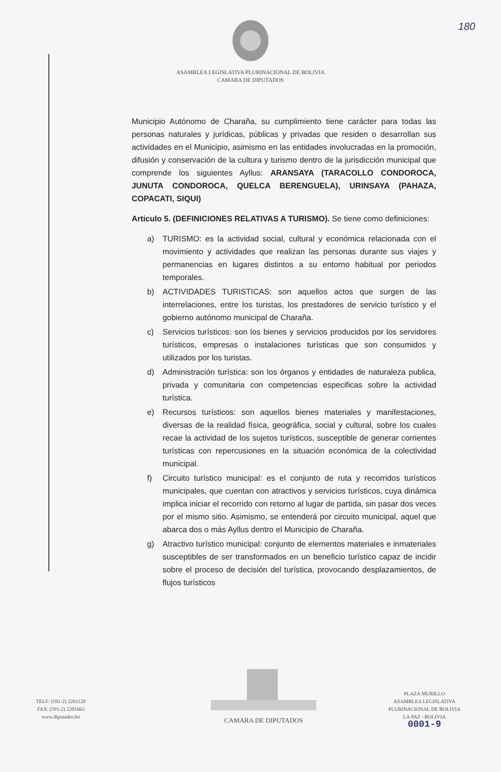180
ASAMBLEA LEGISLATIVA PLURINACIONAL DE BOLIVIA
CAMARA DE DIPUTADOS
Municipio Autónomo de Charaña, su cumplimiento tiene carácter para todas las personas naturales y jurídicas, públicas y privadas que residen o desarrollan sus actividades en el Municipio, asimismo en las entidades involucradas en la promoción, difusión y conservación de la cultura y turismo dentro de la jurisdicción municipal que comprende los siguientes Ayllus: ARANSAYA (TARACOLLO CONDOROCA, JUNUTA CONDOROCA, QUELCA BERENGUELA), URINSAYA (PAHAZA, COPACATI, SIQUI)
Articulo 5. (DEFINICIONES RELATIVAS A TURISMO). Se tiene como definiciones:
a) TURISMO: es la actividad social, cultural y económica relacionada con el movimiento y actividades que realizan las personas durante sus viajes y permanencias en lugares distintos a su entorno habitual por periodos temporales.
b) ACTIVIDADES TURISTICAS: son aquellos actos que surgen de las interrelaciones, entre los turistas, los prestadores de servicio turístico y el gobierno autónomo municipal de Charaña.
c) Servicios turísticos: son los bienes y servicios producidos por los servidores turísticos, empresas o instalaciones turísticas que son consumidos y utilizados por los turistas.
d) Administración turística: son los órganos y entidades de naturaleza publica, privada y comunitaria con competencias especificas sobre la actividad turística.
e) Recursos turísticos: son aquellos bienes materiales y manifestaciones, diversas de la realidad física, geográfica, social y cultural, sobre los cuales recae la actividad de los sujetos turísticos, susceptible de generar corrientes turísticas con repercusiones en la situación económica de la colectividad municipal.
f) Circuito turístico municipal: es el conjunto de ruta y recorridos turísticos municipales, que cuentan con atractivos y servicios turísticos, cuya dinámica implica iniciar el recorrido con retorno al lugar de partida, sin pasar dos veces por el mismo sitio. Asimismo, se entenderá por circuito municipal, aquel que abarca dos o más Ayllus dentro el Municipio de Charaña.
g) Atractivo turístico municipal: conjunto de elementos materiales e inmateriales susceptibles de ser transformados en un beneficio turístico capaz de incidir sobre el proceso de decisión del turística, provocando desplazamientos, de flujos turísticos
TELF: (591-2) 2201120
FAX: (591-2) 2201663
www.diputados.bo
CAMARA DE DIPUTADOS
PLAZA MURILLO
ASAMBLEA LEGISLATIVA
PLURINACIONAL DE BOLIVIA
LA PAZ - BOLIVIA
0001-9